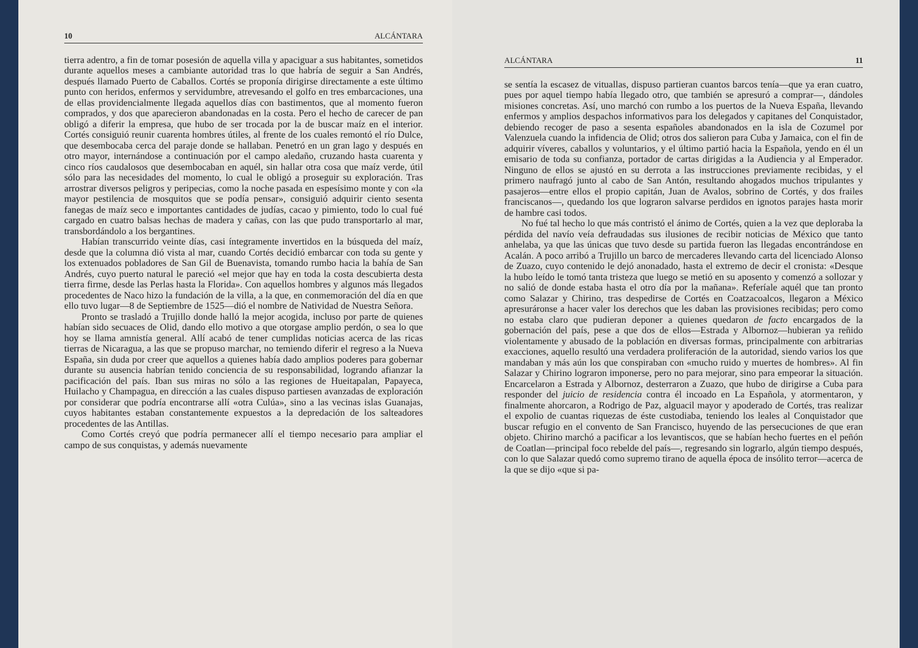10 ALCÁNTARA
tierra adentro, a fin de tomar posesión de aquella villa y apaciguar a sus habitantes, sometidos durante aquellos meses a cambiante autoridad tras lo que habría de seguir a San Andrés, después llamado Puerto de Caballos. Cortés se proponía dirigirse directamente a este último punto con heridos, enfermos y servidumbre, atrevesando el golfo en tres embarcaciones, una de ellas providencialmente llegada aquellos días con bastimentos, que al momento fueron comprados, y dos que aparecieron abandonadas en la costa. Pero el hecho de carecer de pan obligó a diferir la empresa, que hubo de ser trocada por la de buscar maíz en el interior. Cortés consiguió reunir cuarenta hombres útiles, al frente de los cuales remontó el río Dulce, que desembocaba cerca del paraje donde se hallaban. Penetró en un gran lago y después en otro mayor, internándose a continuación por el campo aledaño, cruzando hasta cuarenta y cinco ríos caudalosos que desembocaban en aquél, sin hallar otra cosa que maíz verde, útil sólo para las necesidades del momento, lo cual le obligó a proseguir su exploración. Tras arrostrar diversos peligros y peripecias, como la noche pasada en espesísimo monte y con «la mayor pestilencia de mosquitos que se podía pensar», consiguió adquirir ciento sesenta fanegas de maíz seco e importantes cantidades de judías, cacao y pimiento, todo lo cual fué cargado en cuatro balsas hechas de madera y cañas, con las que pudo transportarlo al mar, transbordándolo a los bergantines.
Habían transcurrido veinte días, casi íntegramente invertidos en la búsqueda del maíz, desde que la columna dió vista al mar, cuando Cortés decidió embarcar con toda su gente y los extenuados pobladores de San Gil de Buenavista, tomando rumbo hacia la bahía de San Andrés, cuyo puerto natural le pareció «el mejor que hay en toda la costa descubierta desta tierra firme, desde las Perlas hasta la Florida». Con aquellos hombres y algunos más llegados procedentes de Naco hizo la fundación de la villa, a la que, en conmemoración del día en que ello tuvo lugar—8 de Septiembre de 1525—dió el nombre de Natividad de Nuestra Señora.
Pronto se trasladó a Trujillo donde halló la mejor acogida, incluso por parte de quienes habían sido secuaces de Olid, dando ello motivo a que otorgase amplio perdón, o sea lo que hoy se llama amnistía general. Allí acabó de tener cumplidas noticias acerca de las ricas tierras de Nicaragua, a las que se propuso marchar, no temiendo diferir el regreso a la Nueva España, sin duda por creer que aquellos a quienes había dado amplios poderes para gobernar durante su ausencia habrían tenido conciencia de su responsabilidad, logrando afianzar la pacificación del país. Iban sus miras no sólo a las regiones de Hueitapalan, Papayeca, Huilacho y Champagua, en dirección a las cuales dispuso partiesen avanzadas de exploración por considerar que podría encontrarse allí «otra Culúa», sino a las vecinas islas Guanajas, cuyos habitantes estaban constantemente expuestos a la depredación de los salteadores procedentes de las Antillas.
Como Cortés creyó que podría permanecer allí el tiempo necesario para ampliar el campo de sus conquistas, y además nuevamente
ALCÁNTARA 11
se sentía la escasez de vituallas, dispuso partieran cuantos barcos tenía—que ya eran cuatro, pues por aquel tiempo había llegado otro, que también se apresuró a comprar—, dándoles misiones concretas. Así, uno marchó con rumbo a los puertos de la Nueva España, llevando enfermos y amplios despachos informativos para los delegados y capitanes del Conquistador, debiendo recoger de paso a sesenta españoles abandonados en la isla de Cozumel por Valenzuela cuando la infidencia de Olid; otros dos salieron para Cuba y Jamaica, con el fin de adquirir víveres, caballos y voluntarios, y el último partió hacia la Española, yendo en él un emisario de toda su confianza, portador de cartas dirigidas a la Audiencia y al Emperador. Ninguno de ellos se ajustó en su derrota a las instrucciones previamente recibidas, y el primero naufragó junto al cabo de San Antón, resultando ahogados muchos tripulantes y pasajeros—entre ellos el propio capitán, Juan de Avalos, sobrino de Cortés, y dos frailes franciscanos—, quedando los que lograron salvarse perdidos en ignotos parajes hasta morir de hambre casi todos.
No fué tal hecho lo que más contristó el ánimo de Cortés, quien a la vez que deploraba la pérdida del navío veía defraudadas sus ilusiones de recibir noticias de México que tanto anhelaba, ya que las únicas que tuvo desde su partida fueron las llegadas encontrándose en Acalán. A poco arribó a Trujillo un barco de mercaderes llevando carta del licenciado Alonso de Zuazo, cuyo contenido le dejó anonadado, hasta el extremo de decir el cronista: «Desque la hubo leído le tomó tanta tristeza que luego se metió en su aposento y comenzó a sollozar y no salió de donde estaba hasta el otro día por la mañana». Referíale aquél que tan pronto como Salazar y Chirino, tras despedirse de Cortés en Coatzacoalcos, llegaron a México apresuráronse a hacer valer los derechos que les daban las provisiones recibidas; pero como no estaba claro que pudieran deponer a quienes quedaron de facto encargados de la gobernación del país, pese a que dos de ellos—Estrada y Albornoz—hubieran ya reñido violentamente y abusado de la población en diversas formas, principalmente con arbitrarias exacciones, aquello resultó una verdadera proliferación de la autoridad, siendo varios los que mandaban y más aún los que conspiraban con «mucho ruido y muertes de hombres». Al fin Salazar y Chirino lograron imponerse, pero no para mejorar, sino para empeorar la situación. Encarcelaron a Estrada y Albornoz, desterraron a Zuazo, que hubo de dirigirse a Cuba para responder del juicio de residencia contra él incoado en La Española, y atormentaron, y finalmente ahorcaron, a Rodrigo de Paz, alguacil mayor y apoderado de Cortés, tras realizar el expolio de cuantas riquezas de éste custodiaba, teniendo los leales al Conquistador que buscar refugio en el convento de San Francisco, huyendo de las persecuciones de que eran objeto. Chirino marchó a pacificar a los levantiscos, que se habían hecho fuertes en el peñón de Coatlan—principal foco rebelde del país—, regresando sin lograrlo, algún tiempo después, con lo que Salazar quedó como supremo tirano de aquella época de insólito terror—acerca de la que se dijo «que si pa-